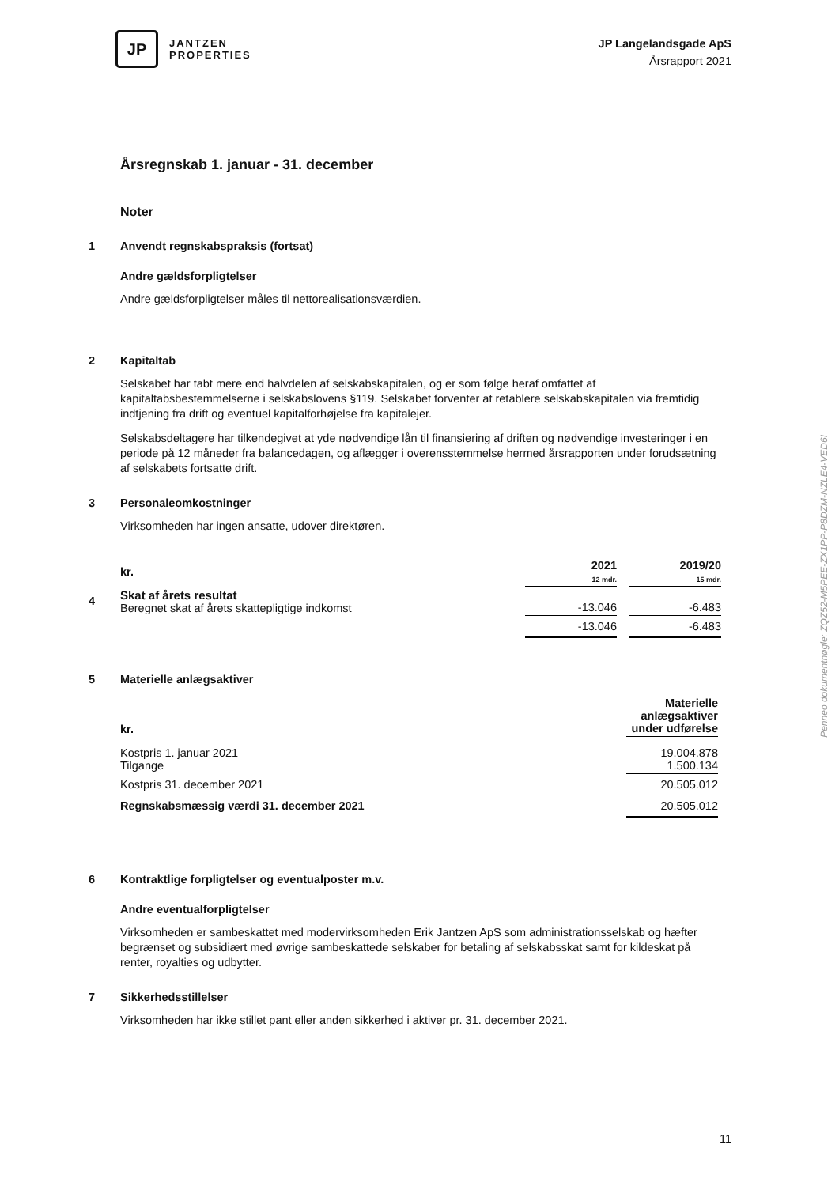JP
JANTZEN
PROPERTIES
JP Langelandsgade ApS
Årsrapport 2021
Årsregnskab 1. januar - 31. december
Noter
1 Anvendt regnskabspraksis (fortsat)
Andre gældsforpligtelser
Andre gældsforpligtelser måles til nettorealisationsværdien.
2 Kapitaltab
Selskabet har tabt mere end halvdelen af selskabskapitalen, og er som følge heraf omfattet af kapitaltabsbestemmelserne i selskabslovens §119. Selskabet forventer at retablere selskabskapitalen via fremtidig indtjening fra drift og eventuel kapitalforhøjelse fra kapitalejer.
Selskabsdeltagere har tilkendegivet at yde nødvendige lån til finansiering af driften og nødvendige investeringer i en periode på 12 måneder fra balancedagen, og aflægger i overensstemmelse hermed årsrapporten under forudsætning af selskabets fortsatte drift.
3 Personaleomkostninger
Virksomheden har ingen ansatte, udover direktøren.
| | kr. | 2021 12 mdr. | | 2019/20 15 mdr. |
| 4 | Skat af årets resultat Beregnet skat af årets skattepligtige indkomst | -13.046 | | -6.483 |
| | | -13.046 | | -6.483 |
5 Materielle anlægsaktiver
| | kr. | Materielle anlægsaktiver under udførelse |
| | Kostpris 1. januar 2021 Tilgange | 19.004.878 1.500.134 |
| | Kostpris 31. december 2021 | 20.505.012 |
| | Regnskabsmæssig værdi 31. december 2021 | 20.505.012 |
6 Kontraktlige forpligtelser og eventualposter m.v.
Andre eventualforpligtelser
Virksomheden er sambeskattet med modervirksomheden Erik Jantzen ApS som administrationsselskab og hæfter begrænset og subsidiært med øvrige sambeskattede selskaber for betaling af selskabsskat samt for kildeskat på renter, royalties og udbytter.
7 Sikkerhedsstillelser
Virksomheden har ikke stillet pant eller anden sikkerhed i aktiver pr. 31. december 2021.
Penneo dokumentnøgle: ZQZ52-M5PEE-ZX1PP-P8DZM-NZLE4-VED6I
11